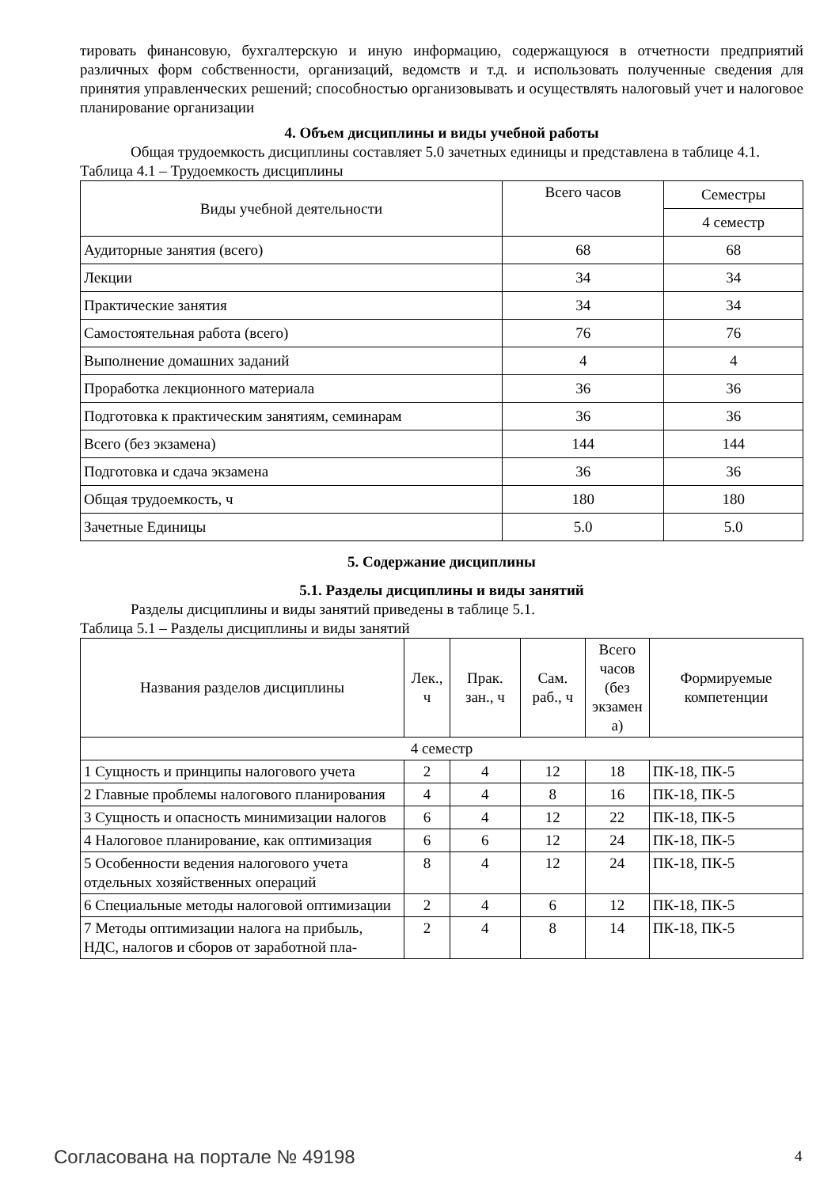тировать финансовую, бухгалтерскую и иную информацию, содержащуюся в отчетности предприятий различных форм собственности, организаций, ведомств и т.д. и использовать полученные сведения для принятия управленческих решений; способностью организовывать и осуществлять налоговый учет и налоговое планирование организации
4. Объем дисциплины и виды учебной работы
Общая трудоемкость дисциплины составляет 5.0 зачетных единицы и представлена в таблице 4.1.
Таблица 4.1 – Трудоемкость дисциплины
| Виды учебной деятельности | Всего часов | Семестры |
| --- | --- | --- |
| | | 4 семестр |
| Аудиторные занятия (всего) | 68 | 68 |
| Лекции | 34 | 34 |
| Практические занятия | 34 | 34 |
| Самостоятельная работа (всего) | 76 | 76 |
| Выполнение домашних заданий | 4 | 4 |
| Проработка лекционного материала | 36 | 36 |
| Подготовка к практическим занятиям, семинарам | 36 | 36 |
| Всего (без экзамена) | 144 | 144 |
| Подготовка и сдача экзамена | 36 | 36 |
| Общая трудоемкость, ч | 180 | 180 |
| Зачетные Единицы | 5.0 | 5.0 |
5. Содержание дисциплины
5.1. Разделы дисциплины и виды занятий
Разделы дисциплины и виды занятий приведены в таблице 5.1.
Таблица 5.1 – Разделы дисциплины и виды занятий
| Названия разделов дисциплины | Лек., ч | Прак. зан., ч | Сам. раб., ч | Всего часов (без экзамен а) | Формируемые компетенции |
| --- | --- | --- | --- | --- | --- |
| 4 семестр | | | | | |
| 1 Сущность и принципы налогового учета | 2 | 4 | 12 | 18 | ПК-18, ПК-5 |
| 2 Главные проблемы налогового планирования | 4 | 4 | 8 | 16 | ПК-18, ПК-5 |
| 3 Сущность и опасность минимизации налогов | 6 | 4 | 12 | 22 | ПК-18, ПК-5 |
| 4 Налоговое планирование, как оптимизация | 6 | 6 | 12 | 24 | ПК-18, ПК-5 |
| 5 Особенности ведения налогового учета отдельных хозяйственных операций | 8 | 4 | 12 | 24 | ПК-18, ПК-5 |
| 6 Специальные методы налоговой оптимизации | 2 | 4 | 6 | 12 | ПК-18, ПК-5 |
| 7 Методы оптимизации налога на прибыль, НДС, налогов и сборов от заработной пла- | 2 | 4 | 8 | 14 | ПК-18, ПК-5 |
Согласована на портале № 49198 4